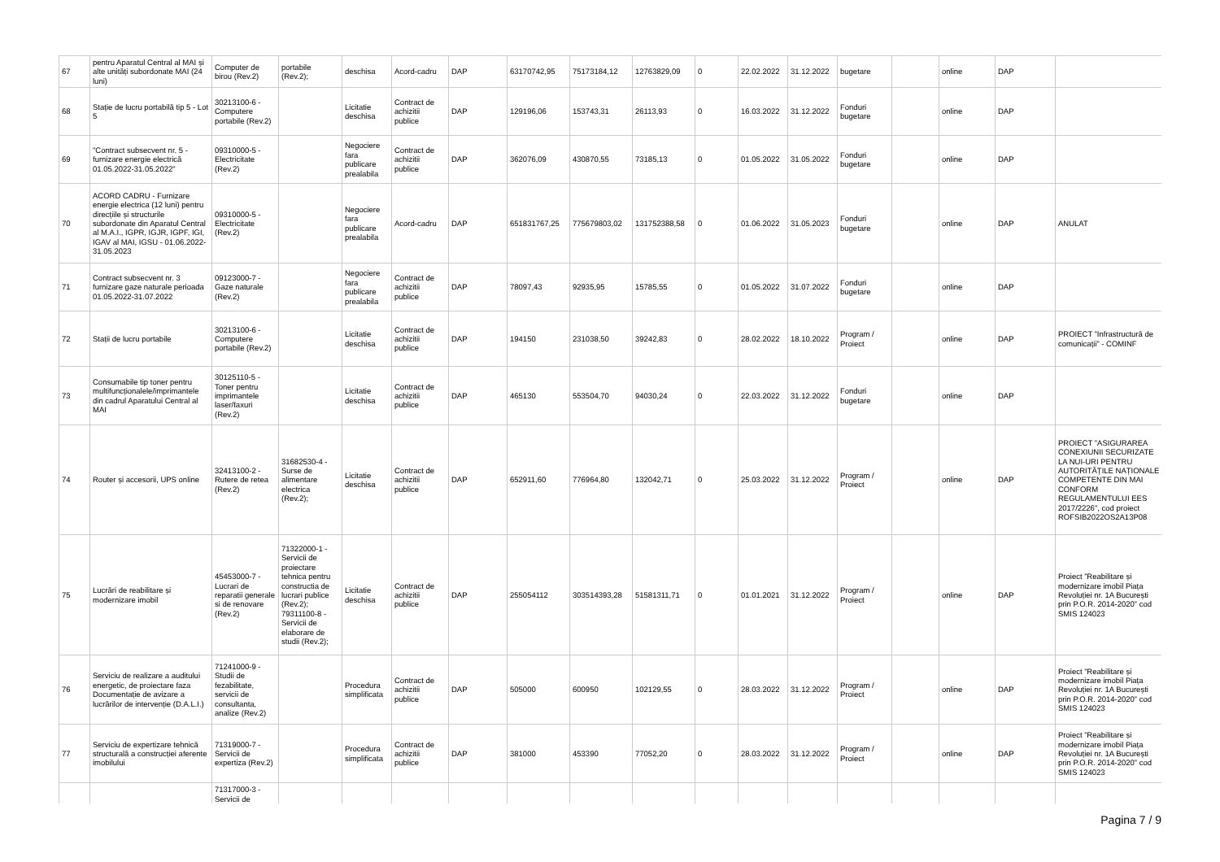| 67 | pentru Aparatul Central al MAI și alte unități subordonate MAI (24 luni) | Computer de birou (Rev.2) | portabile (Rev.2); | deschisa | Acord-cadru | DAP | 63170742,95 | 75173184,12 | 12763829,09 | 0 | 22.02.2022 | 31.12.2022 | bugetare | | online | DAP | |
| 68 | Stație de lucru portabilă tip 5 - Lot 5 | 30213100-6 - Computere portabile (Rev.2) | | Licitatie deschisa | Contract de achizitii publice | DAP | 129196,06 | 153743,31 | 26113,93 | 0 | 16.03.2022 | 31.12.2022 | Fonduri bugetare | | online | DAP | |
| 69 | "Contract subsecvent nr. 5 - furnizare energie electrică 01.05.2022-31.05.2022" | 09310000-5 - Electricitate (Rev.2) | | Negociere fara publicare prealabila | Contract de achizitii publice | DAP | 362076,09 | 430870,55 | 73185,13 | 0 | 01.05.2022 | 31.05.2022 | Fonduri bugetare | | online | DAP | |
| 70 | ACORD CADRU - Furnizare energie electrica (12 luni) pentru direcțiile și structurile subordonate din Aparatul Central al M.A.I., IGPR, IGJR, IGPF, IGI, IGAV al MAI, IGSU - 01.06.2022-31.05.2023 | 09310000-5 - Electricitate (Rev.2) | | Negociere fara publicare prealabila | Acord-cadru | DAP | 651831767,25 | 775679803,02 | 131752388,58 | 0 | 01.06.2022 | 31.05.2023 | Fonduri bugetare | | online | DAP | ANULAT |
| 71 | Contract subsecvent nr. 3 furnizare gaze naturale perioada 01.05.2022-31.07.2022 | 09123000-7 - Gaze naturale (Rev.2) | | Negociere fara publicare prealabila | Contract de achizitii publice | DAP | 78097,43 | 92935,95 | 15785,55 | 0 | 01.05.2022 | 31.07.2022 | Fonduri bugetare | | online | DAP | |
| 72 | Stații de lucru portabile | 30213100-6 - Computere portabile (Rev.2) | | Licitatie deschisa | Contract de achizitii publice | DAP | 194150 | 231038,50 | 39242,83 | 0 | 28.02.2022 | 18.10.2022 | Program / Proiect | | online | DAP | PROIECT ”Infrastructură de comunicații” - COMINF |
| 73 | Consumabile tip toner pentru multifuncționalele/imprimantele din cadrul Aparatului Central al MAI | 30125110-5 - Toner pentru imprimantele laser/faxuri (Rev.2) | | Licitatie deschisa | Contract de achizitii publice | DAP | 465130 | 553504,70 | 94030,24 | 0 | 22.03.2022 | 31.12.2022 | Fonduri bugetare | | online | DAP | |
| 74 | Router și accesorii, UPS online | 32413100-2 - Rutere de retea (Rev.2) | 31682530-4 - Surse de alimentare electrica (Rev.2); | Licitatie deschisa | Contract de achizitii publice | DAP | 652911,60 | 776964,80 | 132042,71 | 0 | 25.03.2022 | 31.12.2022 | Program / Proiect | | online | DAP | PROIECT "ASIGURAREA CONEXIUNII SECURIZATE LA NUI-URI PENTRU AUTORITĂȚILE NAȚIONALE COMPETENTE DIN MAI CONFORM REGULAMENTULUI EES 2017/2226", cod proiect ROFSIB2022OS2A13P08 |
| 75 | Lucrări de reabilitare și modernizare imobil | 45453000-7 - Lucrari de reparatii generale si de renovare (Rev.2) | 71322000-1 - Servicii de proiectare tehnica pentru constructia de lucrari publice (Rev.2); 79311100-8 - Servicii de elaborare de studii (Rev.2); | Licitatie deschisa | Contract de achizitii publice | DAP | 255054112 | 303514393,28 | 51581311,71 | 0 | 01.01.2021 | 31.12.2022 | Program / Proiect | | online | DAP | Proiect ”Reabilitare și modernizare imobil Piața Revoluției nr. 1A București prin P.O.R. 2014-2020” cod SMIS 124023 |
| 76 | Serviciu de realizare a auditului energetic, de proiectare faza Documentație de avizare a lucrărilor de intervenție (D.A.L.I.) | 71241000-9 - Studii de fezabilitate, servicii de consultanta, analize (Rev.2) | | Procedura simplificata | Contract de achizitii publice | DAP | 505000 | 600950 | 102129,55 | 0 | 28.03.2022 | 31.12.2022 | Program / Proiect | | online | DAP | Proiect ”Reabilitare și modernizare imobil Piața Revoluției nr. 1A București prin P.O.R. 2014-2020” cod SMIS 124023 |
| 77 | Serviciu de expertizare tehnică structurală a construcției aferente imobilului | 71319000-7 - Servicii de expertiza (Rev.2) | | Procedura simplificata | Contract de achizitii publice | DAP | 381000 | 453390 | 77052,20 | 0 | 28.03.2022 | 31.12.2022 | Program / Proiect | | online | DAP | Proiect ”Reabilitare și modernizare imobil Piața Revoluției nr. 1A București prin P.O.R. 2014-2020” cod SMIS 124023 |
| | | 71317000-3 - Servicii de | | | | | | | | | | | | | | | |
Pagina 7 / 9